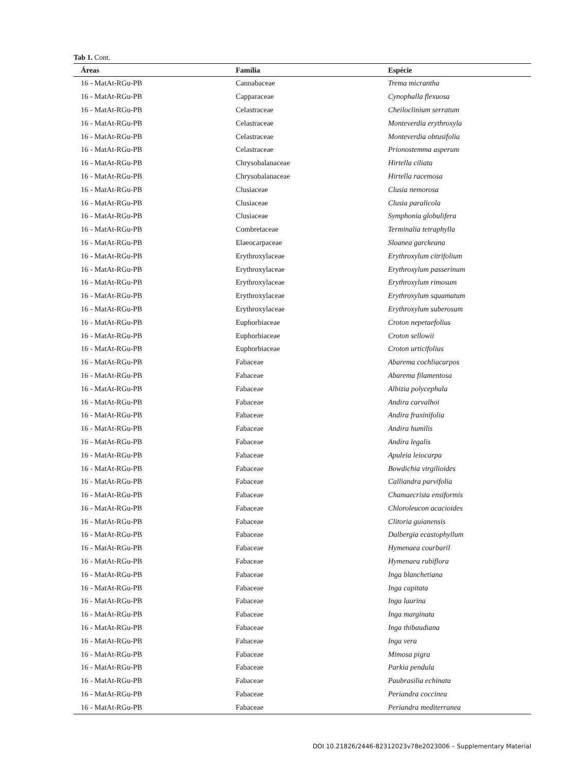Tab 1. Cont.
| Áreas | Família | Espécie |
| --- | --- | --- |
| 16 - MatAt-RGu-PB | Cannabaceae | Trema micrantha |
| 16 - MatAt-RGu-PB | Capparaceae | Cynophalla flexuosa |
| 16 - MatAt-RGu-PB | Celastraceae | Cheiloclinium serratum |
| 16 - MatAt-RGu-PB | Celastraceae | Monteverdia erythroxyla |
| 16 - MatAt-RGu-PB | Celastraceae | Monteverdia obtusifolia |
| 16 - MatAt-RGu-PB | Celastraceae | Prionostemma asperum |
| 16 - MatAt-RGu-PB | Chrysobalanaceae | Hirtella ciliata |
| 16 - MatAt-RGu-PB | Chrysobalanaceae | Hirtella racemosa |
| 16 - MatAt-RGu-PB | Clusiaceae | Clusia nemorosa |
| 16 - MatAt-RGu-PB | Clusiaceae | Clusia paralicola |
| 16 - MatAt-RGu-PB | Clusiaceae | Symphonia globulifera |
| 16 - MatAt-RGu-PB | Combretaceae | Terminalia tetraphylla |
| 16 - MatAt-RGu-PB | Elaeocarpaceae | Sloanea garckeana |
| 16 - MatAt-RGu-PB | Erythroxylaceae | Erythroxylum citrifolium |
| 16 - MatAt-RGu-PB | Erythroxylaceae | Erythroxylum passerinum |
| 16 - MatAt-RGu-PB | Erythroxylaceae | Erythroxylum rimosum |
| 16 - MatAt-RGu-PB | Erythroxylaceae | Erythroxylum squamatum |
| 16 - MatAt-RGu-PB | Erythroxylaceae | Erythroxylum suberosum |
| 16 - MatAt-RGu-PB | Euphorbiaceae | Croton nepetaefolius |
| 16 - MatAt-RGu-PB | Euphorbiaceae | Croton sellowii |
| 16 - MatAt-RGu-PB | Euphorbiaceae | Croton urticifolius |
| 16 - MatAt-RGu-PB | Fabaceae | Abarema cochliacarpos |
| 16 - MatAt-RGu-PB | Fabaceae | Abarema filamentosa |
| 16 - MatAt-RGu-PB | Fabaceae | Albizia polycephala |
| 16 - MatAt-RGu-PB | Fabaceae | Andira carvalhoi |
| 16 - MatAt-RGu-PB | Fabaceae | Andira fraxinifolia |
| 16 - MatAt-RGu-PB | Fabaceae | Andira humilis |
| 16 - MatAt-RGu-PB | Fabaceae | Andira legalis |
| 16 - MatAt-RGu-PB | Fabaceae | Apuleia leiocarpa |
| 16 - MatAt-RGu-PB | Fabaceae | Bowdichia virgilioides |
| 16 - MatAt-RGu-PB | Fabaceae | Calliandra parvifolia |
| 16 - MatAt-RGu-PB | Fabaceae | Chamaecrista ensiformis |
| 16 - MatAt-RGu-PB | Fabaceae | Chloroleucon acacioides |
| 16 - MatAt-RGu-PB | Fabaceae | Clitoria guianensis |
| 16 - MatAt-RGu-PB | Fabaceae | Dalbergia ecastophyllum |
| 16 - MatAt-RGu-PB | Fabaceae | Hymenaea courbaril |
| 16 - MatAt-RGu-PB | Fabaceae | Hymenaea rubiflora |
| 16 - MatAt-RGu-PB | Fabaceae | Inga blanchetiana |
| 16 - MatAt-RGu-PB | Fabaceae | Inga capitata |
| 16 - MatAt-RGu-PB | Fabaceae | Inga laurina |
| 16 - MatAt-RGu-PB | Fabaceae | Inga marginata |
| 16 - MatAt-RGu-PB | Fabaceae | Inga thibaudiana |
| 16 - MatAt-RGu-PB | Fabaceae | Inga vera |
| 16 - MatAt-RGu-PB | Fabaceae | Mimosa pigra |
| 16 - MatAt-RGu-PB | Fabaceae | Parkia pendula |
| 16 - MatAt-RGu-PB | Fabaceae | Paubrasilia echinata |
| 16 - MatAt-RGu-PB | Fabaceae | Periandra coccinea |
| 16 - MatAt-RGu-PB | Fabaceae | Periandra mediterranea |
DOI 10.21826/2446-82312023v78e2023006 – Supplementary Material